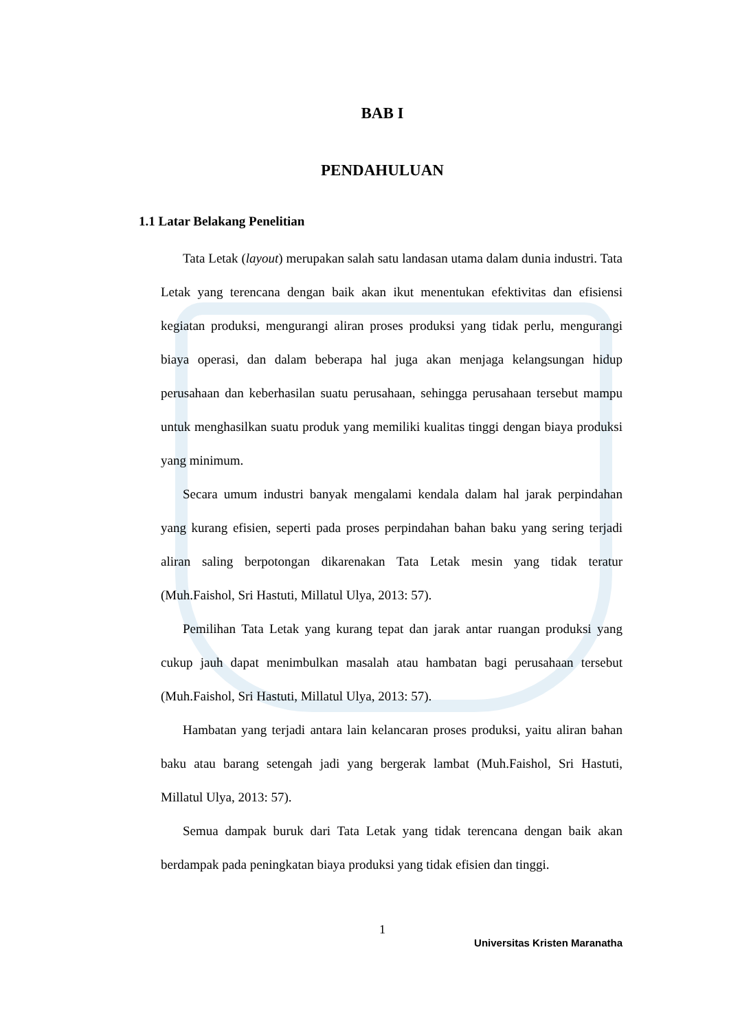BAB I
PENDAHULUAN
1.1 Latar Belakang Penelitian
Tata Letak (layout) merupakan salah satu landasan utama dalam dunia industri. Tata Letak yang terencana dengan baik akan ikut menentukan efektivitas dan efisiensi kegiatan produksi, mengurangi aliran proses produksi yang tidak perlu, mengurangi biaya operasi, dan dalam beberapa hal juga akan menjaga kelangsungan hidup perusahaan dan keberhasilan suatu perusahaan, sehingga perusahaan tersebut mampu untuk menghasilkan suatu produk yang memiliki kualitas tinggi dengan biaya produksi yang minimum.
Secara umum industri banyak mengalami kendala dalam hal jarak perpindahan yang kurang efisien, seperti pada proses perpindahan bahan baku yang sering terjadi aliran saling berpotongan dikarenakan Tata Letak mesin yang tidak teratur (Muh.Faishol, Sri Hastuti, Millatul Ulya, 2013: 57).
Pemilihan Tata Letak yang kurang tepat dan jarak antar ruangan produksi yang cukup jauh dapat menimbulkan masalah atau hambatan bagi perusahaan tersebut (Muh.Faishol, Sri Hastuti, Millatul Ulya, 2013: 57).
Hambatan yang terjadi antara lain kelancaran proses produksi, yaitu aliran bahan baku atau barang setengah jadi yang bergerak lambat (Muh.Faishol, Sri Hastuti, Millatul Ulya, 2013: 57).
Semua dampak buruk dari Tata Letak yang tidak terencana dengan baik akan berdampak pada peningkatan biaya produksi yang tidak efisien dan tinggi.
1
Universitas Kristen Maranatha